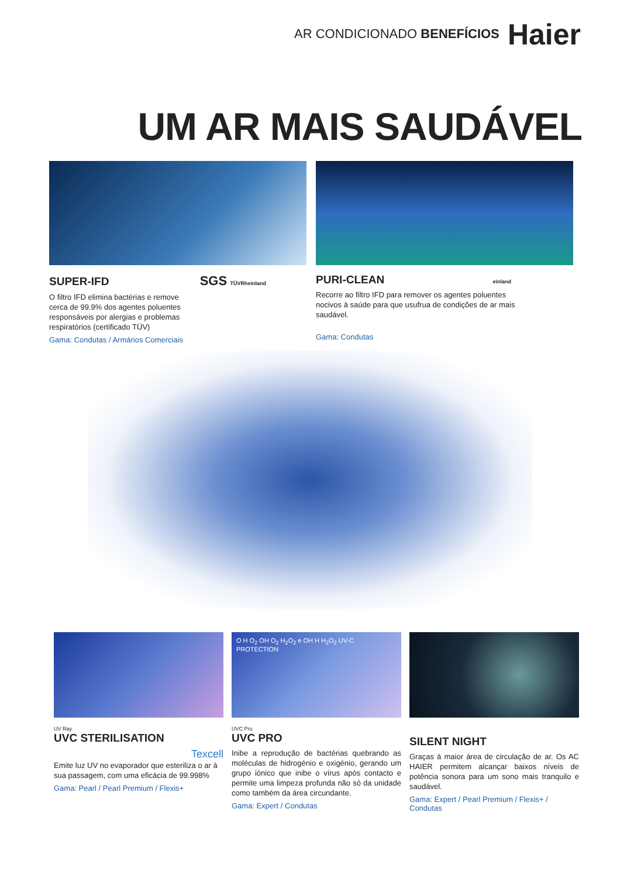AR CONDICIONADO BENEFÍCIOS Haier
UM AR MAIS SAUDÁVEL
SUPER-IFD SGS TÜVRheinland
O filtro IFD elimina bactérias e remove cerca de 99.9% dos agentes poluentes responsáveis por alergias e problemas respiratórios (certificado TÜV)
Gama: Condutas / Armários Comerciais
PURI-CLEAN einland
Recorre ao filtro IFD para remover os agentes poluentes nocivos à saúde para que usufrua de condições de ar mais saudável.
Gama: Condutas
UV Ray
UVC STERILISATION
Texcell
Emite luz UV no evaporador que esteriliza o ar à sua passagem, com uma eficácia de 99.998%
Gama: Pearl / Pearl Premium / Flexis+
O H O<sub>2</sub> OH O<sub>2</sub> H<sub>2</sub>O<sub>2</sub> e OH H H<sub>2</sub>O<sub>2</sub> UV-C PROTECTION
UVC Pro
UVC PRO
Inibe a reprodução de bactérias quebrando as moléculas de hidrogénio e oxigénio, gerando um grupo iónico que inibe o vírus após contacto e permite uma limpeza profunda não só da unidade como também da área circundante.
Gama: Expert / Condutas
SILENT NIGHT
Graças à maior área de circulação de ar. Os AC HAIER permitem alcançar baixos níveis de potência sonora para um sono mais tranquilo e saudável.
Gama: Expert / Pearl Premium / Flexis+ / Condutas